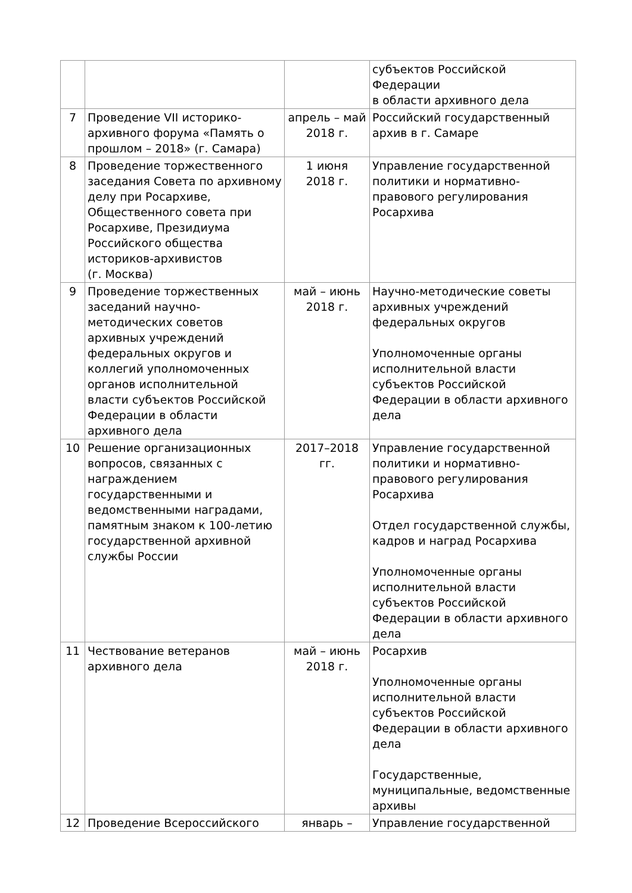| | | | субъектов Российской Федерации в области архивного дела |
| 7 | Проведение VII историко-архивного форума «Память о прошлом – 2018» (г. Самара) | апрель – май 2018 г. | Российский государственный архив в г. Самаре |
| 8 | Проведение торжественного заседания Совета по архивному делу при Росархиве, Общественного совета при Росархиве, Президиума Российского общества историков-архивистов (г. Москва) | 1 июня 2018 г. | Управление государственной политики и нормативно-правового регулирования Росархива |
| 9 | Проведение торжественных заседаний научно-методических советов архивных учреждений федеральных округов и коллегий уполномоченных органов исполнительной власти субъектов Российской Федерации в области архивного дела | май – июнь 2018 г. | Научно-методические советы архивных учреждений федеральных округов Уполномоченные органы исполнительной власти субъектов Российской Федерации в области архивного дела |
| 10 | Решение организационных вопросов, связанных с награждением государственными и ведомственными наградами, памятным знаком к 100-летию государственной архивной службы России | 2017–2018 гг. | Управление государственной политики и нормативно-правового регулирования Росархива Отдел государственной службы, кадров и наград Росархива Уполномоченные органы исполнительной власти субъектов Российской Федерации в области архивного дела |
| 11 | Чествование ветеранов архивного дела | май – июнь 2018 г. | Росархив Уполномоченные органы исполнительной власти субъектов Российской Федерации в области архивного дела Государственные, муниципальные, ведомственные архивы |
| 12 | Проведение Всероссийского | январь – | Управление государственной |